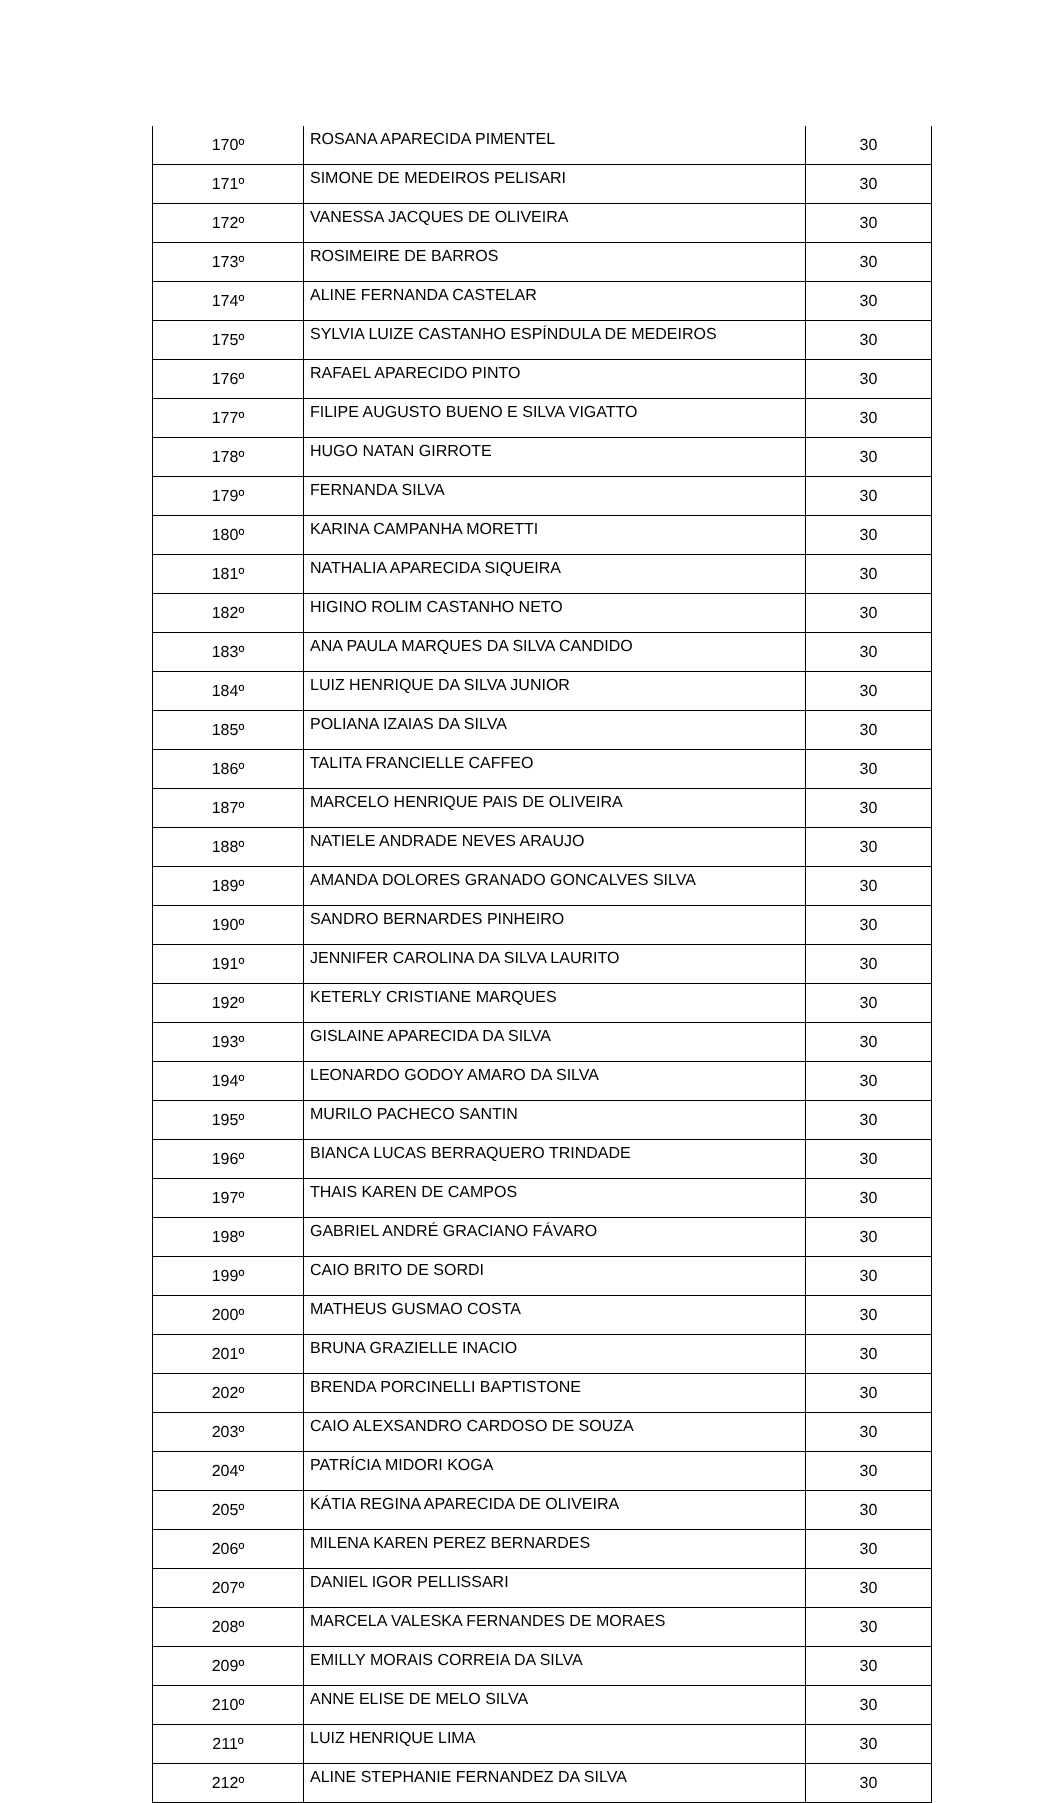| 170º | ROSANA APARECIDA PIMENTEL | 30 |
| 171º | SIMONE DE MEDEIROS PELISARI | 30 |
| 172º | VANESSA JACQUES DE OLIVEIRA | 30 |
| 173º | ROSIMEIRE DE BARROS | 30 |
| 174º | ALINE FERNANDA CASTELAR | 30 |
| 175º | SYLVIA LUIZE CASTANHO ESPÍNDULA DE MEDEIROS | 30 |
| 176º | RAFAEL APARECIDO PINTO | 30 |
| 177º | FILIPE AUGUSTO BUENO E SILVA VIGATTO | 30 |
| 178º | HUGO NATAN GIRROTE | 30 |
| 179º | FERNANDA SILVA | 30 |
| 180º | KARINA CAMPANHA MORETTI | 30 |
| 181º | NATHALIA APARECIDA SIQUEIRA | 30 |
| 182º | HIGINO ROLIM CASTANHO NETO | 30 |
| 183º | ANA PAULA MARQUES DA SILVA CANDIDO | 30 |
| 184º | LUIZ HENRIQUE DA SILVA JUNIOR | 30 |
| 185º | POLIANA IZAIAS DA SILVA | 30 |
| 186º | TALITA FRANCIELLE CAFFEO | 30 |
| 187º | MARCELO HENRIQUE PAIS DE OLIVEIRA | 30 |
| 188º | NATIELE ANDRADE NEVES ARAUJO | 30 |
| 189º | AMANDA DOLORES GRANADO GONCALVES SILVA | 30 |
| 190º | SANDRO BERNARDES PINHEIRO | 30 |
| 191º | JENNIFER CAROLINA DA SILVA LAURITO | 30 |
| 192º | KETERLY CRISTIANE MARQUES | 30 |
| 193º | GISLAINE APARECIDA DA SILVA | 30 |
| 194º | LEONARDO GODOY AMARO DA SILVA | 30 |
| 195º | MURILO PACHECO SANTIN | 30 |
| 196º | BIANCA LUCAS BERRAQUERO TRINDADE | 30 |
| 197º | THAIS KAREN DE CAMPOS | 30 |
| 198º | GABRIEL ANDRÉ GRACIANO FÁVARO | 30 |
| 199º | CAIO BRITO DE SORDI | 30 |
| 200º | MATHEUS GUSMAO COSTA | 30 |
| 201º | BRUNA GRAZIELLE INACIO | 30 |
| 202º | BRENDA PORCINELLI BAPTISTONE | 30 |
| 203º | CAIO ALEXSANDRO CARDOSO DE SOUZA | 30 |
| 204º | PATRÍCIA MIDORI KOGA | 30 |
| 205º | KÁTIA REGINA APARECIDA DE OLIVEIRA | 30 |
| 206º | MILENA KAREN PEREZ BERNARDES | 30 |
| 207º | DANIEL IGOR PELLISSARI | 30 |
| 208º | MARCELA VALESKA FERNANDES DE MORAES | 30 |
| 209º | EMILLY MORAIS CORREIA DA SILVA | 30 |
| 210º | ANNE ELISE DE MELO SILVA | 30 |
| 211º | LUIZ HENRIQUE LIMA | 30 |
| 212º | ALINE STEPHANIE FERNANDEZ DA SILVA | 30 |